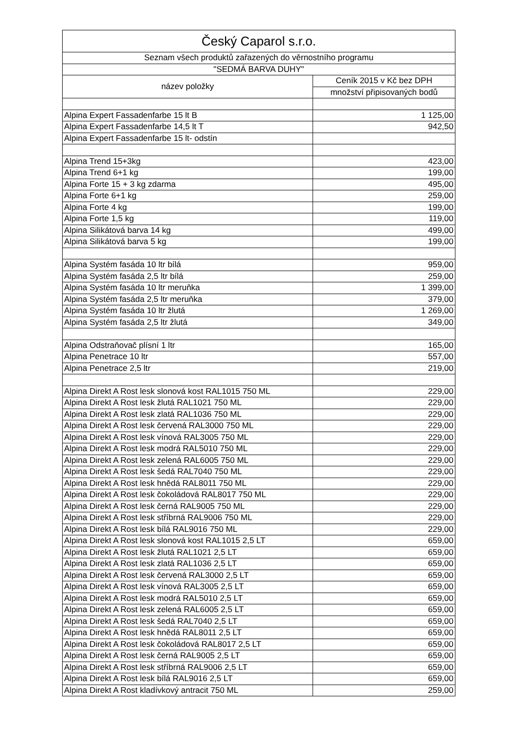| Český Caparol s.r.o. | |
| --- | --- |
| Seznam všech produktů zařazených do věrnostního programu | |
| "SEDMÁ BARVA DUHY" | |
| název položky | Ceník 2015 v Kč bez DPH |
| | množství připisovaných bodů |
| Alpina Expert Fassadenfarbe 15 lt B | 1 125,00 |
| Alpina Expert Fassadenfarbe 14,5 lt T | 942,50 |
| Alpina Expert Fassadenfarbe 15 lt- odstín | |
| Alpina Trend 15+3kg | 423,00 |
| Alpina Trend 6+1 kg | 199,00 |
| Alpina Forte 15 + 3 kg zdarma | 495,00 |
| Alpina Forte 6+1 kg | 259,00 |
| Alpina Forte 4 kg | 199,00 |
| Alpina Forte 1,5 kg | 119,00 |
| Alpina Silikátová barva 14 kg | 499,00 |
| Alpina Silikátová barva 5 kg | 199,00 |
| Alpina Systém fasáda 10 ltr bílá | 959,00 |
| Alpina Systém fasáda 2,5 ltr bílá | 259,00 |
| Alpina Systém fasáda 10 ltr meruňka | 1 399,00 |
| Alpina Systém fasáda 2,5 ltr meruňka | 379,00 |
| Alpina Systém fasáda 10 ltr žlutá | 1 269,00 |
| Alpina Systém fasáda 2,5 ltr žlutá | 349,00 |
| Alpina Odstraňovač plísní 1 ltr | 165,00 |
| Alpina Penetrace 10 ltr | 557,00 |
| Alpina Penetrace 2,5 ltr | 219,00 |
| Alpina Direkt A Rost lesk slonová kost RAL1015 750 ML | 229,00 |
| Alpina Direkt A Rost lesk žlutá RAL1021 750 ML | 229,00 |
| Alpina Direkt A Rost lesk zlatá RAL1036 750 ML | 229,00 |
| Alpina Direkt A Rost lesk červená RAL3000 750 ML | 229,00 |
| Alpina Direkt A Rost lesk vínová RAL3005 750 ML | 229,00 |
| Alpina Direkt A Rost lesk modrá RAL5010 750 ML | 229,00 |
| Alpina Direkt A Rost lesk zelená RAL6005 750 ML | 229,00 |
| Alpina Direkt A Rost lesk šedá RAL7040 750 ML | 229,00 |
| Alpina Direkt A Rost lesk hnědá RAL8011 750 ML | 229,00 |
| Alpina Direkt A Rost lesk čokoládová RAL8017 750 ML | 229,00 |
| Alpina Direkt A Rost lesk černá RAL9005 750 ML | 229,00 |
| Alpina Direkt A Rost lesk stříbrná RAL9006 750 ML | 229,00 |
| Alpina Direkt A Rost lesk bílá RAL9016 750 ML | 229,00 |
| Alpina Direkt A Rost lesk slonová kost RAL1015 2,5 LT | 659,00 |
| Alpina Direkt A Rost lesk žlutá RAL1021 2,5 LT | 659,00 |
| Alpina Direkt A Rost lesk zlatá RAL1036 2,5 LT | 659,00 |
| Alpina Direkt A Rost lesk červená RAL3000 2,5 LT | 659,00 |
| Alpina Direkt A Rost lesk vínová RAL3005 2,5 LT | 659,00 |
| Alpina Direkt A Rost lesk modrá RAL5010 2,5 LT | 659,00 |
| Alpina Direkt A Rost lesk zelená RAL6005 2,5 LT | 659,00 |
| Alpina Direkt A Rost lesk šedá RAL7040 2,5 LT | 659,00 |
| Alpina Direkt A Rost lesk hnědá RAL8011 2,5 LT | 659,00 |
| Alpina Direkt A Rost lesk čokoládová RAL8017 2,5 LT | 659,00 |
| Alpina Direkt A Rost lesk černá RAL9005 2,5 LT | 659,00 |
| Alpina Direkt A Rost lesk stříbrná RAL9006 2,5 LT | 659,00 |
| Alpina Direkt A Rost lesk bílá RAL9016 2,5 LT | 659,00 |
| Alpina Direkt A Rost kladívkový antracit 750 ML | 259,00 |